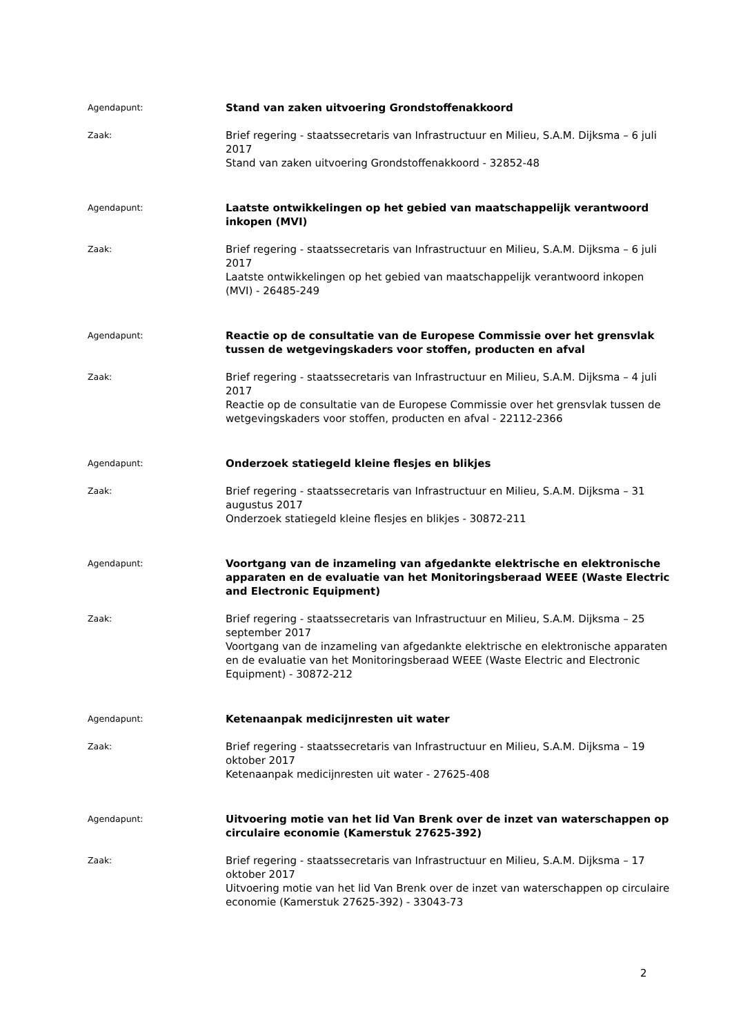Agendapunt:
Stand van zaken uitvoering Grondstoffenakkoord
Zaak:
Brief regering - staatssecretaris van Infrastructuur en Milieu, S.A.M. Dijksma – 6 juli 2017
Stand van zaken uitvoering Grondstoffenakkoord - 32852-48
Agendapunt:
Laatste ontwikkelingen op het gebied van maatschappelijk verantwoord inkopen (MVI)
Zaak:
Brief regering - staatssecretaris van Infrastructuur en Milieu, S.A.M. Dijksma – 6 juli 2017
Laatste ontwikkelingen op het gebied van maatschappelijk verantwoord inkopen (MVI) - 26485-249
Agendapunt:
Reactie op de consultatie van de Europese Commissie over het grensvlak tussen de wetgevingskaders voor stoffen, producten en afval
Zaak:
Brief regering - staatssecretaris van Infrastructuur en Milieu, S.A.M. Dijksma – 4 juli 2017
Reactie op de consultatie van de Europese Commissie over het grensvlak tussen de wetgevingskaders voor stoffen, producten en afval - 22112-2366
Agendapunt:
Onderzoek statiegeld kleine flesjes en blikjes
Zaak:
Brief regering - staatssecretaris van Infrastructuur en Milieu, S.A.M. Dijksma – 31 augustus 2017
Onderzoek statiegeld kleine flesjes en blikjes - 30872-211
Agendapunt:
Voortgang van de inzameling van afgedankte elektrische en elektronische apparaten en de evaluatie van het Monitoringsberaad WEEE (Waste Electric and Electronic Equipment)
Zaak:
Brief regering - staatssecretaris van Infrastructuur en Milieu, S.A.M. Dijksma – 25 september 2017
Voortgang van de inzameling van afgedankte elektrische en elektronische apparaten en de evaluatie van het Monitoringsberaad WEEE (Waste Electric and Electronic Equipment) - 30872-212
Agendapunt:
Ketenaanpak medicijnresten uit water
Zaak:
Brief regering - staatssecretaris van Infrastructuur en Milieu, S.A.M. Dijksma – 19 oktober 2017
Ketenaanpak medicijnresten uit water - 27625-408
Agendapunt:
Uitvoering motie van het lid Van Brenk over de inzet van waterschappen op circulaire economie (Kamerstuk 27625-392)
Zaak:
Brief regering - staatssecretaris van Infrastructuur en Milieu, S.A.M. Dijksma – 17 oktober 2017
Uitvoering motie van het lid Van Brenk over de inzet van waterschappen op circulaire economie (Kamerstuk 27625-392) - 33043-73
2